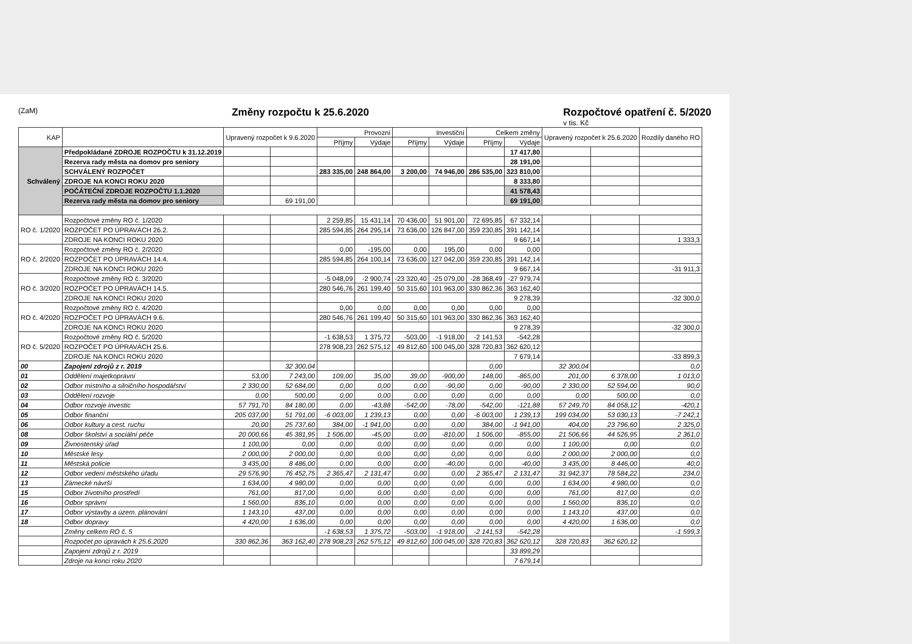(ZaM) Změny rozpočtu k 25.6.2020 Rozpočtové opatření č. 5/2020
v tis. Kč
| KAP | | Upravený rozpočet k 9.6.2020 | | Provozní | | Investiční | | Celkem změny | | Upravený rozpočet k 25.6.2020 | | Rozdíly daného RO |
| --- | --- | --- | --- | --- | --- | --- | --- | --- | --- | --- | --- | --- |
| | | | | Příjmy | Výdaje | Příjmy | Výdaje | Příjmy | Výdaje | | | |
| Schválený | Předpokládané ZDROJE ROZPOČTU k 31.12.2019 | | | | | | | | 17 417,80 | | | |
| | Rezerva rady města na domov pro seniory | | | | | | | | 28 191,00 | | | |
| | SCHVÁLENÝ ROZPOČET | | | 283 335,00 | 248 864,00 | 3 200,00 | 74 946,00 | 286 535,00 | 323 810,00 | | | |
| | ZDROJE NA KONCI ROKU 2020 | | | | | | | | 8 333,80 | | | |
| | POČÁTEČNÍ ZDROJE ROZPOČTU 1.1.2020 | | | | | | | | 41 578,43 | | | |
| | Rezerva rady města na domov pro seniory | | 69 191,00 | | | | | | 69 191,00 | | | |
| RO č. 1/2020 | Rozpočtové změny RO č. 1/2020 | | | 2 259,85 | 15 431,14 | 70 436,00 | 51 901,00 | 72 695,85 | 67 332,14 | | | |
| | ROZPOČET PO ÚPRAVÁCH 26.2. | | | 285 594,85 | 264 295,14 | 73 636,00 | 126 847,00 | 359 230,85 | 391 142,14 | | | |
| | ZDROJE NA KONCI ROKU 2020 | | | | | | | | 9 667,14 | | | 1 333,3 |
| RO č. 2/2020 | Rozpočtové změny RO č. 2/2020 | | | 0,00 | -195,00 | 0,00 | 195,00 | 0,00 | 0,00 | | | |
| | ROZPOČET PO ÚPRAVÁCH 14.4. | | | 285 594,85 | 264 100,14 | 73 636,00 | 127 042,00 | 359 230,85 | 391 142,14 | | | |
| | ZDROJE NA KONCI ROKU 2020 | | | | | | | | 9 667,14 | | | -31 911,3 |
| RO č. 3/2020 | Rozpočtové změny RO č. 3/2020 | | | -5 048,09 | -2 900,74 | -23 320,40 | -25 079,00 | -28 368,49 | -27 979,74 | | | |
| | ROZPOČET PO ÚPRAVÁCH 14.5. | | | 280 546,76 | 261 199,40 | 50 315,60 | 101 963,00 | 330 862,36 | 363 162,40 | | | |
| | ZDROJE NA KONCI ROKU 2020 | | | | | | | | 9 278,39 | | | -32 300,0 |
| RO č. 4/2020 | Rozpočtové změny RO č. 4/2020 | | | 0,00 | 0,00 | 0,00 | 0,00 | 0,00 | 0,00 | | | |
| | ROZPOČET PO ÚPRAVÁCH 9.6. | | | 280 546,76 | 261 199,40 | 50 315,60 | 101 963,00 | 330 862,36 | 363 162,40 | | | |
| | ZDROJE NA KONCI ROKU 2020 | | | | | | | | 9 278,39 | | | -32 300,0 |
| RO č. 5/2020 | Rozpočtové změny RO č. 5/2020 | | | -1 638,53 | 1 375,72 | -503,00 | -1 918,00 | -2 141,53 | -542,28 | | | |
| | ROZPOČET PO ÚPRAVÁCH 25.6. | | | 278 908,23 | 262 575,12 | 49 812,60 | 100 045,00 | 328 720,83 | 362 620,12 | | | |
| | ZDROJE NA KONCI ROKU 2020 | | | | | | | | 7 679,14 | | | -33 899,3 |
| 00 | Zapojení zdrojů z r. 2019 | | 32 300,04 | | | | | 0,00 | | 32 300,04 | | 0,0 |
| 01 | Oddělení majetkoprávní | 53,00 | 7 243,00 | 109,00 | 35,00 | 39,00 | -900,00 | 148,00 | -865,00 | 201,00 | 6 378,00 | 1 013,0 |
| 02 | Odbor místního a silničního hospodářství | 2 330,00 | 52 684,00 | 0,00 | 0,00 | 0,00 | -90,00 | 0,00 | -90,00 | 2 330,00 | 52 594,00 | 90,0 |
| 03 | Oddělení rozvoje | 0,00 | 500,00 | 0,00 | 0,00 | 0,00 | 0,00 | 0,00 | 0,00 | 0,00 | 500,00 | 0,0 |
| 04 | Odbor rozvoje investic | 57 791,70 | 84 180,00 | 0,00 | -43,88 | -542,00 | -78,00 | -542,00 | -121,88 | 57 249,70 | 84 058,12 | -420,1 |
| 05 | Odbor finanční | 205 037,00 | 51 791,00 | -6 003,00 | 1 239,13 | 0,00 | 0,00 | -6 003,00 | 1 239,13 | 199 034,00 | 53 030,13 | -7 242,1 |
| 06 | Odbor kultury a cest. ruchu | 20,00 | 25 737,60 | 384,00 | -1 941,00 | 0,00 | 0,00 | 384,00 | -1 941,00 | 404,00 | 23 796,60 | 2 325,0 |
| 08 | Odbor školství a sociální péče | 20 000,66 | 45 381,95 | 1 506,00 | -45,00 | 0,00 | -810,00 | 1 506,00 | -855,00 | 21 506,66 | 44 526,95 | 2 361,0 |
| 09 | Živnostenský úřad | 1 100,00 | 0,00 | 0,00 | 0,00 | 0,00 | 0,00 | 0,00 | 0,00 | 1 100,00 | 0,00 | 0,0 |
| 10 | Městské lesy | 2 000,00 | 2 000,00 | 0,00 | 0,00 | 0,00 | 0,00 | 0,00 | 0,00 | 2 000,00 | 2 000,00 | 0,0 |
| 11 | Městská policie | 3 435,00 | 8 486,00 | 0,00 | 0,00 | 0,00 | -40,00 | 0,00 | -40,00 | 3 435,00 | 8 446,00 | 40,0 |
| 12 | Odbor vedení městského úřadu | 29 576,90 | 76 452,75 | 2 365,47 | 2 131,47 | 0,00 | 0,00 | 2 365,47 | 2 131,47 | 31 942,37 | 78 584,22 | 234,0 |
| 13 | Zámecké návrší | 1 634,00 | 4 980,00 | 0,00 | 0,00 | 0,00 | 0,00 | 0,00 | 0,00 | 1 634,00 | 4 980,00 | 0,0 |
| 15 | Odbor životního prostředí | 761,00 | 817,00 | 0,00 | 0,00 | 0,00 | 0,00 | 0,00 | 0,00 | 761,00 | 817,00 | 0,0 |
| 16 | Odbor správní | 1 560,00 | 836,10 | 0,00 | 0,00 | 0,00 | 0,00 | 0,00 | 0,00 | 1 560,00 | 836,10 | 0,0 |
| 17 | Odbor výstavby a územ. plánování | 1 143,10 | 437,00 | 0,00 | 0,00 | 0,00 | 0,00 | 0,00 | 0,00 | 1 143,10 | 437,00 | 0,0 |
| 18 | Odbor dopravy | 4 420,00 | 1 636,00 | 0,00 | 0,00 | 0,00 | 0,00 | 0,00 | 0,00 | 4 420,00 | 1 636,00 | 0,0 |
| | Změny celkem RO č. 5 | | | -1 638,53 | 1 375,72 | -503,00 | -1 918,00 | -2 141,53 | -542,28 | | | -1 599,3 |
| | Rozpočet po úpravách k 25.6.2020 | 330 862,36 | 363 162,40 | 278 908,23 | 262 575,12 | 49 812,60 | 100 045,00 | 328 720,83 | 362 620,12 | 328 720,83 | 362 620,12 | |
| | Zapojení zdrojů z r. 2019 | | | | | | | | 33 899,29 | | | |
| | Zdroje na konci roku 2020 | | | | | | | | 7 679,14 | | | |